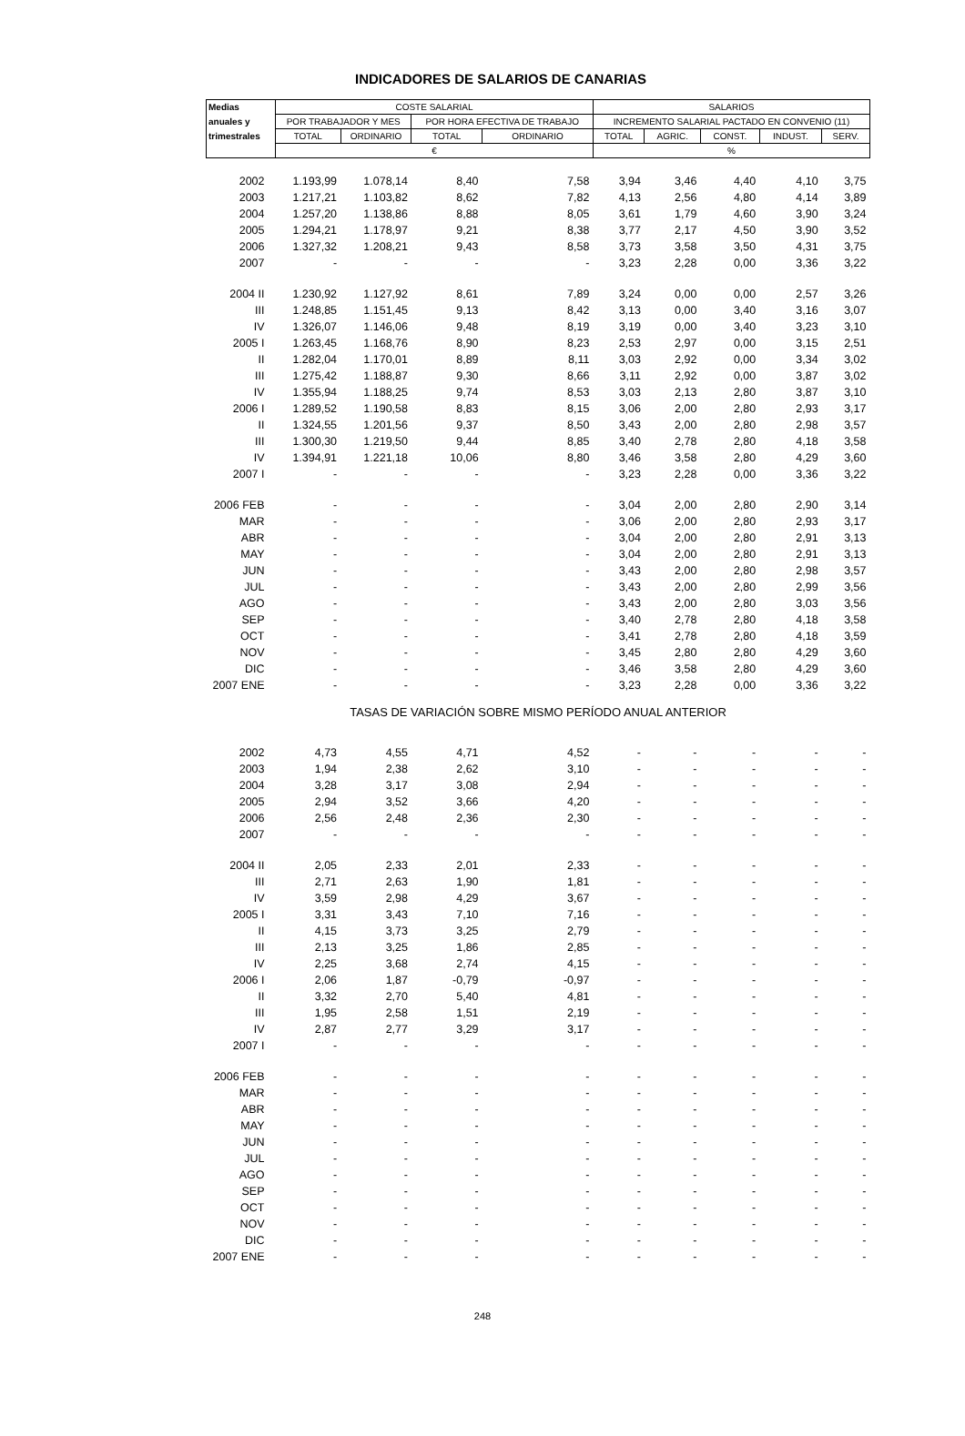INDICADORES DE SALARIOS DE CANARIAS
| Medias | COSTE SALARIAL | | | | SALARIOS | | | | |
| --- | --- | --- | --- | --- | --- | --- | --- | --- | --- |
| anuales y | POR TRABAJADOR Y MES | | POR HORA EFECTIVA DE TRABAJO | | INCREMENTO SALARIAL PACTADO EN CONVENIO (11) | | | | |
| trimestrales | TOTAL | ORDINARIO | TOTAL | ORDINARIO | TOTAL | AGRIC. | CONST. | INDUST. | SERV. |
| | € | | | | % | | | | |
| 2002 | 1.193,99 | 1.078,14 | 8,40 | 7,58 | 3,94 | 3,46 | 4,40 | 4,10 | 3,75 |
| 2003 | 1.217,21 | 1.103,82 | 8,62 | 7,82 | 4,13 | 2,56 | 4,80 | 4,14 | 3,89 |
| 2004 | 1.257,20 | 1.138,86 | 8,88 | 8,05 | 3,61 | 1,79 | 4,60 | 3,90 | 3,24 |
| 2005 | 1.294,21 | 1.178,97 | 9,21 | 8,38 | 3,77 | 2,17 | 4,50 | 3,90 | 3,52 |
| 2006 | 1.327,32 | 1.208,21 | 9,43 | 8,58 | 3,73 | 3,58 | 3,50 | 4,31 | 3,75 |
| 2007 | - | - | - | - | 3,23 | 2,28 | 0,00 | 3,36 | 3,22 |
| 2004 II | 1.230,92 | 1.127,92 | 8,61 | 7,89 | 3,24 | 0,00 | 0,00 | 2,57 | 3,26 |
| III | 1.248,85 | 1.151,45 | 9,13 | 8,42 | 3,13 | 0,00 | 3,40 | 3,16 | 3,07 |
| IV | 1.326,07 | 1.146,06 | 9,48 | 8,19 | 3,19 | 0,00 | 3,40 | 3,23 | 3,10 |
| 2005 I | 1.263,45 | 1.168,76 | 8,90 | 8,23 | 2,53 | 2,97 | 0,00 | 3,15 | 2,51 |
| II | 1.282,04 | 1.170,01 | 8,89 | 8,11 | 3,03 | 2,92 | 0,00 | 3,34 | 3,02 |
| III | 1.275,42 | 1.188,87 | 9,30 | 8,66 | 3,11 | 2,92 | 0,00 | 3,87 | 3,02 |
| IV | 1.355,94 | 1.188,25 | 9,74 | 8,53 | 3,03 | 2,13 | 2,80 | 3,87 | 3,10 |
| 2006 I | 1.289,52 | 1.190,58 | 8,83 | 8,15 | 3,06 | 2,00 | 2,80 | 2,93 | 3,17 |
| II | 1.324,55 | 1.201,56 | 9,37 | 8,50 | 3,43 | 2,00 | 2,80 | 2,98 | 3,57 |
| III | 1.300,30 | 1.219,50 | 9,44 | 8,85 | 3,40 | 2,78 | 2,80 | 4,18 | 3,58 |
| IV | 1.394,91 | 1.221,18 | 10,06 | 8,80 | 3,46 | 3,58 | 2,80 | 4,29 | 3,60 |
| 2007 I | - | - | - | - | 3,23 | 2,28 | 0,00 | 3,36 | 3,22 |
| 2006 FEB | - | - | - | - | 3,04 | 2,00 | 2,80 | 2,90 | 3,14 |
| MAR | - | - | - | - | 3,06 | 2,00 | 2,80 | 2,93 | 3,17 |
| ABR | - | - | - | - | 3,04 | 2,00 | 2,80 | 2,91 | 3,13 |
| MAY | - | - | - | - | 3,04 | 2,00 | 2,80 | 2,91 | 3,13 |
| JUN | - | - | - | - | 3,43 | 2,00 | 2,80 | 2,98 | 3,57 |
| JUL | - | - | - | - | 3,43 | 2,00 | 2,80 | 2,99 | 3,56 |
| AGO | - | - | - | - | 3,43 | 2,00 | 2,80 | 3,03 | 3,56 |
| SEP | - | - | - | - | 3,40 | 2,78 | 2,80 | 4,18 | 3,58 |
| OCT | - | - | - | - | 3,41 | 2,78 | 2,80 | 4,18 | 3,59 |
| NOV | - | - | - | - | 3,45 | 2,80 | 2,80 | 4,29 | 3,60 |
| DIC | - | - | - | - | 3,46 | 3,58 | 2,80 | 4,29 | 3,60 |
| 2007 ENE | - | - | - | - | 3,23 | 2,28 | 0,00 | 3,36 | 3,22 |
| TASAS DE VARIACIÓN SOBRE MISMO PERÍODO ANUAL ANTERIOR | | | | | | | | | |
| 2002 | 4,73 | 4,55 | 4,71 | 4,52 | - | - | - | - | - |
| 2003 | 1,94 | 2,38 | 2,62 | 3,10 | - | - | - | - | - |
| 2004 | 3,28 | 3,17 | 3,08 | 2,94 | - | - | - | - | - |
| 2005 | 2,94 | 3,52 | 3,66 | 4,20 | - | - | - | - | - |
| 2006 | 2,56 | 2,48 | 2,36 | 2,30 | - | - | - | - | - |
| 2007 | - | - | - | - | - | - | - | - | - |
| 2004 II | 2,05 | 2,33 | 2,01 | 2,33 | - | - | - | - | - |
| III | 2,71 | 2,63 | 1,90 | 1,81 | - | - | - | - | - |
| IV | 3,59 | 2,98 | 4,29 | 3,67 | - | - | - | - | - |
| 2005 I | 3,31 | 3,43 | 7,10 | 7,16 | - | - | - | - | - |
| II | 4,15 | 3,73 | 3,25 | 2,79 | - | - | - | - | - |
| III | 2,13 | 3,25 | 1,86 | 2,85 | - | - | - | - | - |
| IV | 2,25 | 3,68 | 2,74 | 4,15 | - | - | - | - | - |
| 2006 I | 2,06 | 1,87 | -0,79 | -0,97 | - | - | - | - | - |
| II | 3,32 | 2,70 | 5,40 | 4,81 | - | - | - | - | - |
| III | 1,95 | 2,58 | 1,51 | 2,19 | - | - | - | - | - |
| IV | 2,87 | 2,77 | 3,29 | 3,17 | - | - | - | - | - |
| 2007 I | - | - | - | - | - | - | - | - | - |
| 2006 FEB | - | - | - | - | - | - | - | - | - |
| MAR | - | - | - | - | - | - | - | - | - |
| ABR | - | - | - | - | - | - | - | - | - |
| MAY | - | - | - | - | - | - | - | - | - |
| JUN | - | - | - | - | - | - | - | - | - |
| JUL | - | - | - | - | - | - | - | - | - |
| AGO | - | - | - | - | - | - | - | - | - |
| SEP | - | - | - | - | - | - | - | - | - |
| OCT | - | - | - | - | - | - | - | - | - |
| NOV | - | - | - | - | - | - | - | - | - |
| DIC | - | - | - | - | - | - | - | - | - |
| 2007 ENE | - | - | - | - | - | - | - | - | - |
248